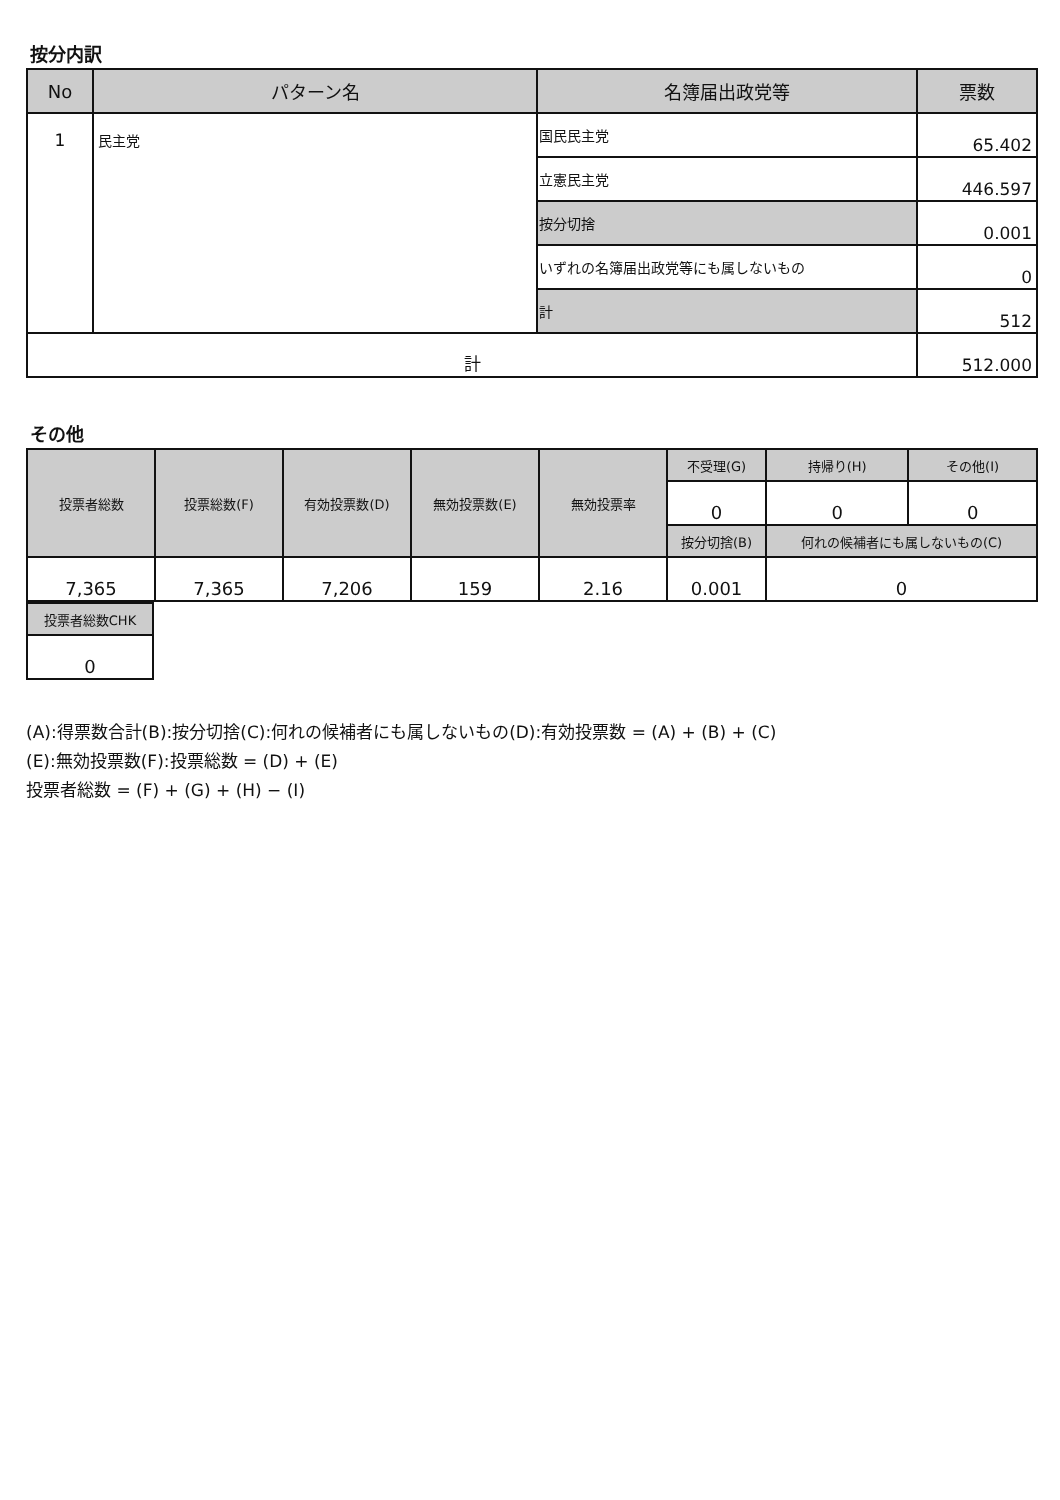按分内訳
| No | パターン名 | 名簿届出政党等 | 票数 |
| --- | --- | --- | --- |
| 1 | 民主党 | 国民民主党 | 65.402 |
| | | 立憲民主党 | 446.597 |
| | | 按分切捨 | 0.001 |
| | | いずれの名簿届出政党等にも属しないもの | 0 |
| | | 計 | 512 |
| 計 | | | 512.000 |
その他
| 投票者総数 | 投票総数(F) | 有効投票数(D) | 無効投票数(E) | 無効投票率 | 不受理(G) | 持帰り(H) | その他(I) |
| | | | | | 0 | 0 | 0 |
| | | | | | 按分切捨(B) | 何れの候補者にも属しないもの(C) | |
| 7,365 | 7,365 | 7,206 | 159 | 2.16 | 0.001 | 0 | |
| 投票者総数CHK |
| 0 |
(A):得票数合計(B):按分切捨(C):何れの候補者にも属しないもの(D):有効投票数 = (A) + (B) + (C)
(E):無効投票数(F):投票総数 = (D) + (E)
投票者総数 = (F) + (G) + (H) − (I)